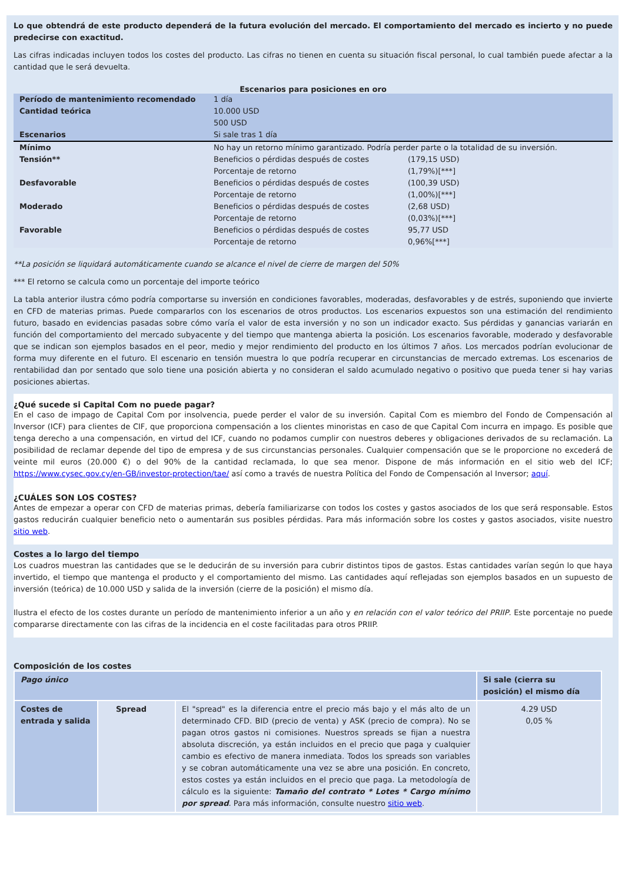Lo que obtendrá de este producto dependerá de la futura evolución del mercado. El comportamiento del mercado es incierto y no puede predecirse con exactitud.
Las cifras indicadas incluyen todos los costes del producto. Las cifras no tienen en cuenta su situación fiscal personal, lo cual también puede afectar a la cantidad que le será devuelta.
Escenarios para posiciones en oro
| Período de mantenimiento recomendado | 1 día | |
| Cantidad teórica | 10.000 USD | |
| | 500 USD | |
| Escenarios | Si sale tras 1 día | |
| Mínimo | No hay un retorno mínimo garantizado. Podría perder parte o la totalidad de su inversión. | |
| Tensión** | Beneficios o pérdidas después de costes | (179,15 USD) |
| | Porcentaje de retorno | (1,79%)[***] |
| Desfavorable | Beneficios o pérdidas después de costes | (100,39 USD) |
| | Porcentaje de retorno | (1,00%)[***] |
| Moderado | Beneficios o pérdidas después de costes | (2,68 USD) |
| | Porcentaje de retorno | (0,03%)[***] |
| Favorable | Beneficios o pérdidas después de costes | 95,77 USD |
| | Porcentaje de retorno | 0,96%[***] |
**La posición se liquidará automáticamente cuando se alcance el nivel de cierre de margen del 50%
*** El retorno se calcula como un porcentaje del importe teórico
La tabla anterior ilustra cómo podría comportarse su inversión en condiciones favorables, moderadas, desfavorables y de estrés, suponiendo que invierte en CFD de materias primas. Puede compararlos con los escenarios de otros productos. Los escenarios expuestos son una estimación del rendimiento futuro, basado en evidencias pasadas sobre cómo varía el valor de esta inversión y no son un indicador exacto. Sus pérdidas y ganancias variarán en función del comportamiento del mercado subyacente y del tiempo que mantenga abierta la posición. Los escenarios favorable, moderado y desfavorable que se indican son ejemplos basados en el peor, medio y mejor rendimiento del producto en los últimos 7 años. Los mercados podrían evolucionar de forma muy diferente en el futuro. El escenario en tensión muestra lo que podría recuperar en circunstancias de mercado extremas. Los escenarios de rentabilidad dan por sentado que solo tiene una posición abierta y no consideran el saldo acumulado negativo o positivo que pueda tener si hay varias posiciones abiertas.
¿Qué sucede si Capital Com no puede pagar?
En el caso de impago de Capital Com por insolvencia, puede perder el valor de su inversión. Capital Com es miembro del Fondo de Compensación al Inversor (ICF) para clientes de CIF, que proporciona compensación a los clientes minoristas en caso de que Capital Com incurra en impago. Es posible que tenga derecho a una compensación, en virtud del ICF, cuando no podamos cumplir con nuestros deberes y obligaciones derivados de su reclamación. La posibilidad de reclamar depende del tipo de empresa y de sus circunstancias personales. Cualquier compensación que se le proporcione no excederá de veinte mil euros (20.000 €) o del 90% de la cantidad reclamada, lo que sea menor. Dispone de más información en el sitio web del ICF; https://www.cysec.gov.cy/en-GB/investor-protection/tae/ así como a través de nuestra Política del Fondo de Compensación al Inversor; aquí.
¿CUÁLES SON LOS COSTES?
Antes de empezar a operar con CFD de materias primas, debería familiarizarse con todos los costes y gastos asociados de los que será responsable. Estos gastos reducirán cualquier beneficio neto o aumentarán sus posibles pérdidas. Para más información sobre los costes y gastos asociados, visite nuestro sitio web.
Costes a lo largo del tiempo
Los cuadros muestran las cantidades que se le deducirán de su inversión para cubrir distintos tipos de gastos. Estas cantidades varían según lo que haya invertido, el tiempo que mantenga el producto y el comportamiento del mismo. Las cantidades aquí reflejadas son ejemplos basados en un supuesto de inversión (teórica) de 10.000 USD y salida de la inversión (cierre de la posición) el mismo día.
Ilustra el efecto de los costes durante un período de mantenimiento inferior a un año y en relación con el valor teórico del PRIIP. Este porcentaje no puede compararse directamente con las cifras de la incidencia en el coste facilitadas para otros PRIIP.
Composición de los costes
| Pago único | | | Si sale (cierra su posición) el mismo día |
| Costes de entrada y salida | Spread | El "spread" es la diferencia entre el precio más bajo y el más alto de un determinado CFD. BID (precio de venta) y ASK (precio de compra). No se pagan otros gastos ni comisiones. Nuestros spreads se fijan a nuestra absoluta discreción, ya están incluidos en el precio que paga y cualquier cambio es efectivo de manera inmediata. Todos los spreads son variables y se cobran automáticamente una vez se abre una posición. En concreto, estos costes ya están incluidos en el precio que paga. La metodología de cálculo es la siguiente: Tamaño del contrato * Lotes * Cargo mínimo por spread . Para más información, consulte nuestro sitio web . | 4.29 USD 0,05 % |